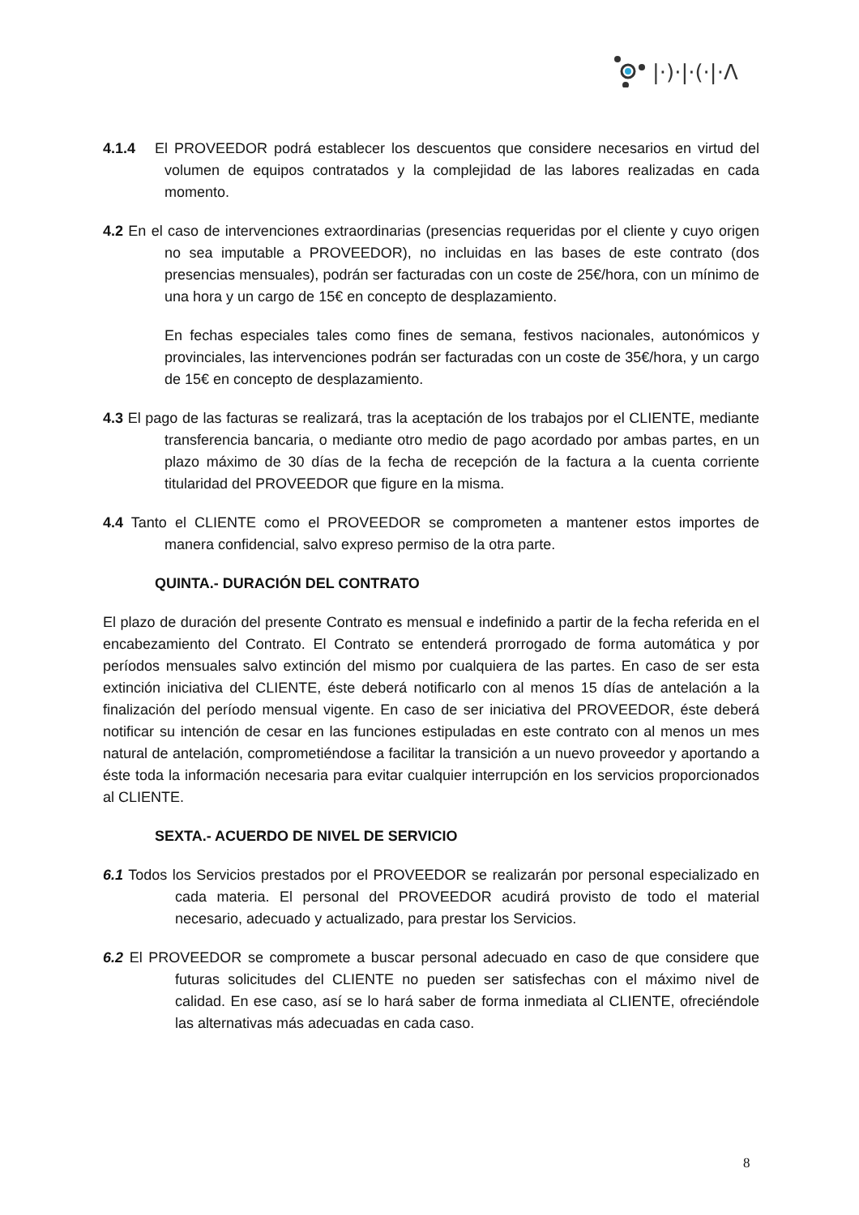|·)·|·(·|·Λ
4.1.4 El PROVEEDOR podrá establecer los descuentos que considere necesarios en virtud del volumen de equipos contratados y la complejidad de las labores realizadas en cada momento.
4.2 En el caso de intervenciones extraordinarias (presencias requeridas por el cliente y cuyo origen no sea imputable a PROVEEDOR), no incluidas en las bases de este contrato (dos presencias mensuales), podrán ser facturadas con un coste de 25€/hora, con un mínimo de una hora y un cargo de 15€ en concepto de desplazamiento.
En fechas especiales tales como fines de semana, festivos nacionales, autonómicos y provinciales, las intervenciones podrán ser facturadas con un coste de 35€/hora, y un cargo de 15€ en concepto de desplazamiento.
4.3 El pago de las facturas se realizará, tras la aceptación de los trabajos por el CLIENTE, mediante transferencia bancaria, o mediante otro medio de pago acordado por ambas partes, en un plazo máximo de 30 días de la fecha de recepción de la factura a la cuenta corriente titularidad del PROVEEDOR que figure en la misma.
4.4 Tanto el CLIENTE como el PROVEEDOR se comprometen a mantener estos importes de manera confidencial, salvo expreso permiso de la otra parte.
QUINTA.- DURACIÓN DEL CONTRATO
El plazo de duración del presente Contrato es mensual e indefinido a partir de la fecha referida en el encabezamiento del Contrato. El Contrato se entenderá prorrogado de forma automática y por períodos mensuales salvo extinción del mismo por cualquiera de las partes. En caso de ser esta extinción iniciativa del CLIENTE, éste deberá notificarlo con al menos 15 días de antelación a la finalización del período mensual vigente. En caso de ser iniciativa del PROVEEDOR, éste deberá notificar su intención de cesar en las funciones estipuladas en este contrato con al menos un mes natural de antelación, comprometiéndose a facilitar la transición a un nuevo proveedor y aportando a éste toda la información necesaria para evitar cualquier interrupción en los servicios proporcionados al CLIENTE.
SEXTA.- ACUERDO DE NIVEL DE SERVICIO
6.1 Todos los Servicios prestados por el PROVEEDOR se realizarán por personal especializado en cada materia. El personal del PROVEEDOR acudirá provisto de todo el material necesario, adecuado y actualizado, para prestar los Servicios.
6.2 El PROVEEDOR se compromete a buscar personal adecuado en caso de que considere que futuras solicitudes del CLIENTE no pueden ser satisfechas con el máximo nivel de calidad. En ese caso, así se lo hará saber de forma inmediata al CLIENTE, ofreciéndole las alternativas más adecuadas en cada caso.
8